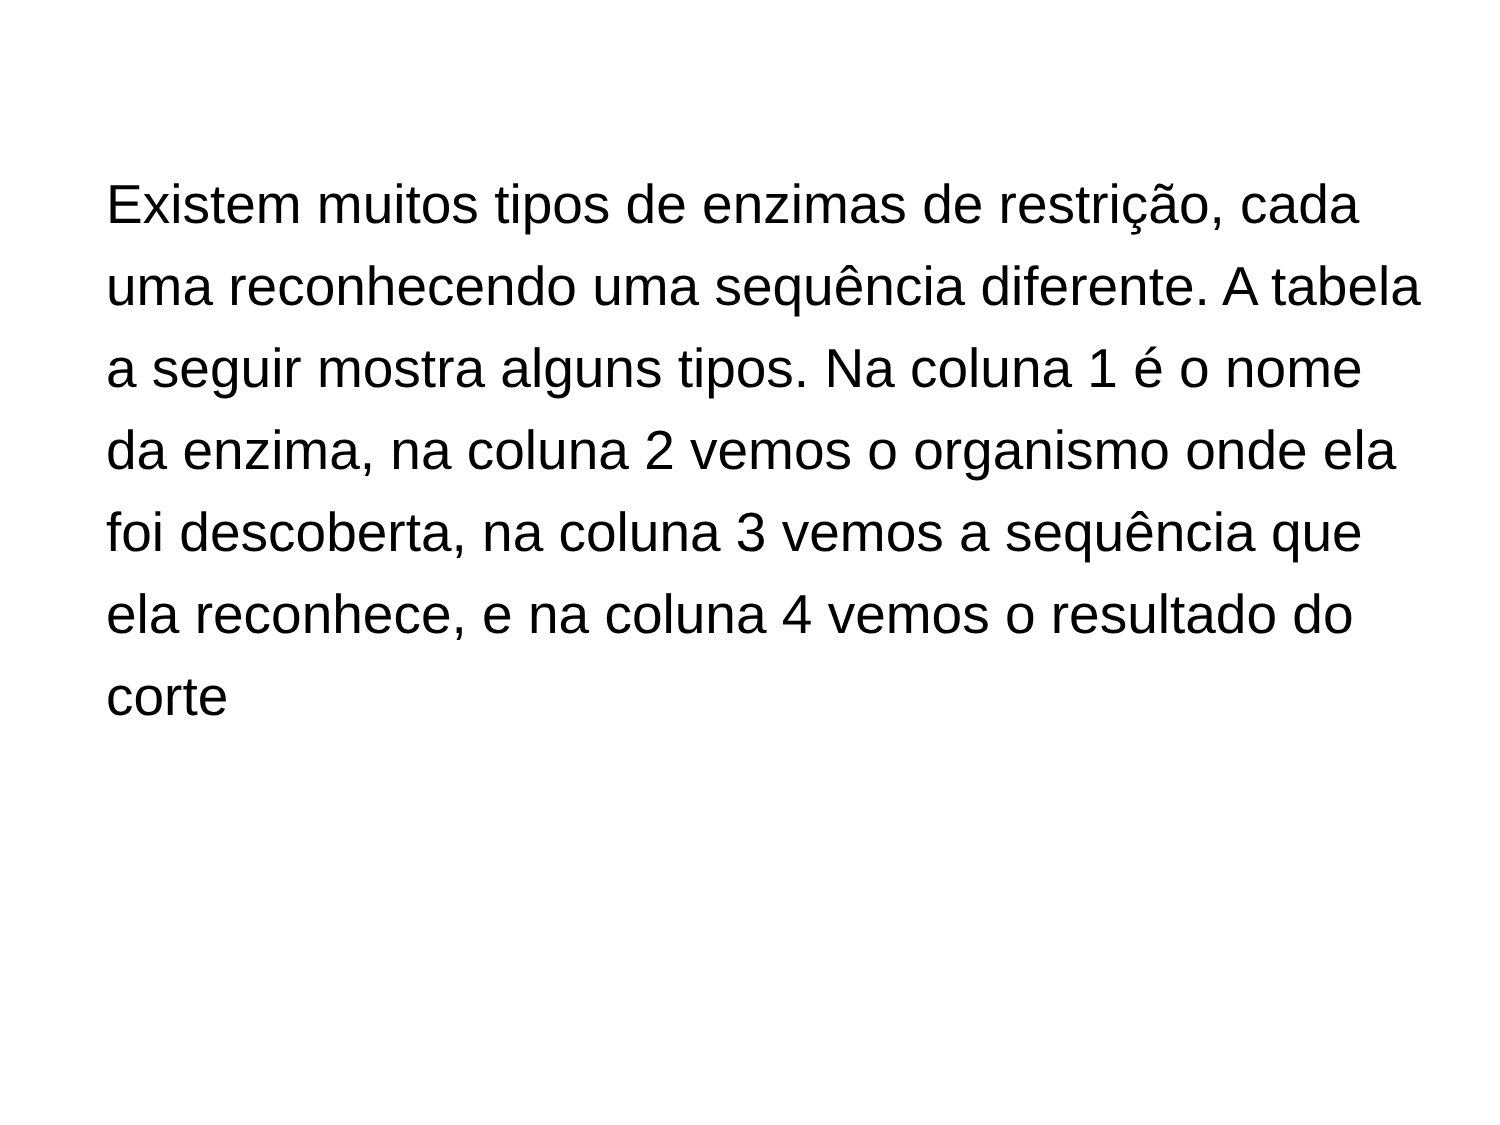Existem muitos tipos de enzimas de restrição, cada uma reconhecendo uma sequência diferente. A tabela a seguir mostra alguns tipos. Na coluna 1 é o nome da enzima, na coluna 2 vemos o organismo onde ela foi descoberta, na coluna 3 vemos a sequência que ela reconhece, e na coluna 4 vemos o resultado do corte